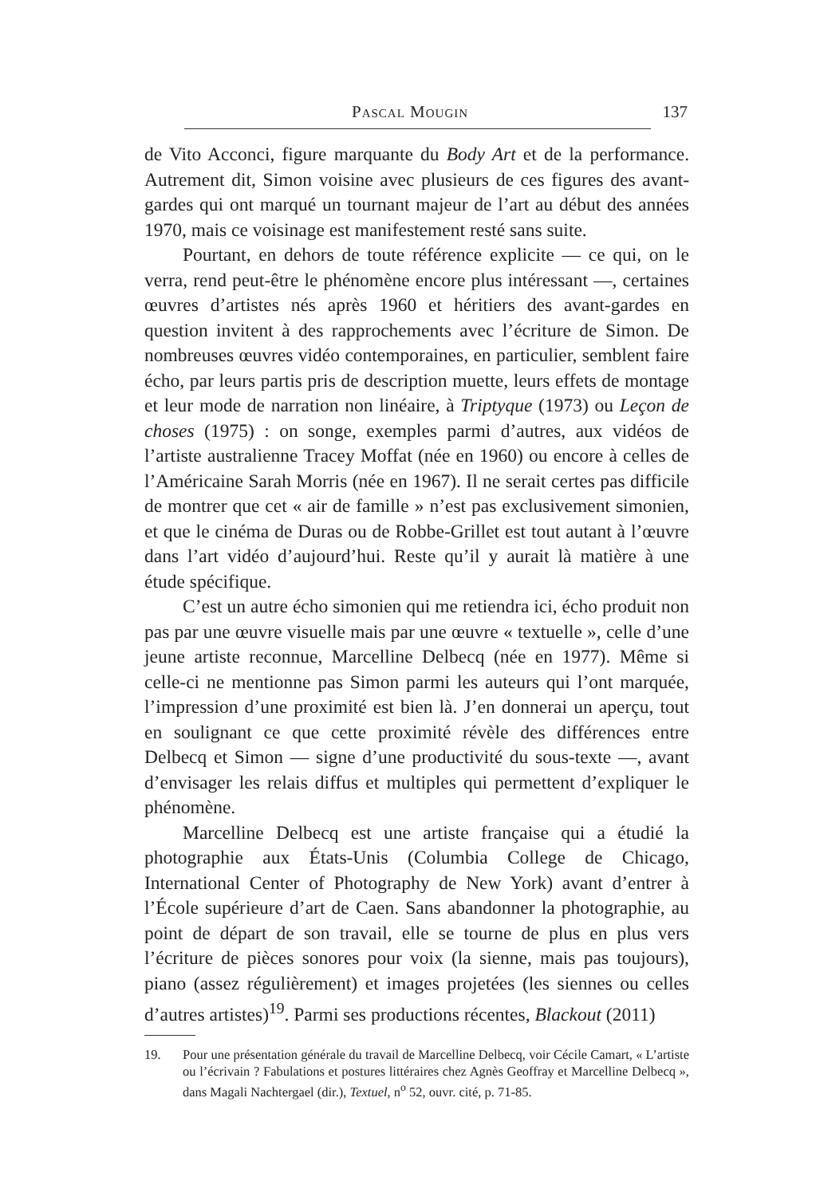Pascal Mougin 137
de Vito Acconci, figure marquante du Body Art et de la performance. Autrement dit, Simon voisine avec plusieurs de ces figures des avant-gardes qui ont marqué un tournant majeur de l’art au début des années 1970, mais ce voisinage est manifestement resté sans suite.
Pourtant, en dehors de toute référence explicite — ce qui, on le verra, rend peut-être le phénomène encore plus intéressant —, certaines œuvres d’artistes nés après 1960 et héritiers des avant-gardes en question invitent à des rapprochements avec l’écriture de Simon. De nombreuses œuvres vidéo contemporaines, en particulier, semblent faire écho, par leurs partis pris de description muette, leurs effets de montage et leur mode de narration non linéaire, à Triptyque (1973) ou Leçon de choses (1975) : on songe, exemples parmi d’autres, aux vidéos de l’artiste australienne Tracey Moffat (née en 1960) ou encore à celles de l’Américaine Sarah Morris (née en 1967). Il ne serait certes pas difficile de montrer que cet « air de famille » n’est pas exclusivement simonien, et que le cinéma de Duras ou de Robbe-Grillet est tout autant à l’œuvre dans l’art vidéo d’aujourd’hui. Reste qu’il y aurait là matière à une étude spécifique.
C’est un autre écho simonien qui me retiendra ici, écho produit non pas par une œuvre visuelle mais par une œuvre « textuelle », celle d’une jeune artiste reconnue, Marcelline Delbecq (née en 1977). Même si celle-ci ne mentionne pas Simon parmi les auteurs qui l’ont marquée, l’impression d’une proximité est bien là. J’en donnerai un aperçu, tout en soulignant ce que cette proximité révèle des différences entre Delbecq et Simon — signe d’une productivité du sous-texte —, avant d’envisager les relais diffus et multiples qui permettent d’expliquer le phénomène.
Marcelline Delbecq est une artiste française qui a étudié la photographie aux États-Unis (Columbia College de Chicago, International Center of Photography de New York) avant d’entrer à l’École supérieure d’art de Caen. Sans abandonner la photographie, au point de départ de son travail, elle se tourne de plus en plus vers l’écriture de pièces sonores pour voix (la sienne, mais pas toujours), piano (assez régulièrement) et images projetées (les siennes ou celles d’autres artistes)<sup>19</sup>. Parmi ses productions récentes, Blackout (2011)
19. Pour une présentation générale du travail de Marcelline Delbecq, voir Cécile Camart, « L’artiste ou l’écrivain ? Fabulations et postures littéraires chez Agnès Geoffray et Marcelline Delbecq », dans Magali Nachtergael (dir.), Textuel, n<sup>o</sup> 52, ouvr. cité, p. 71-85.